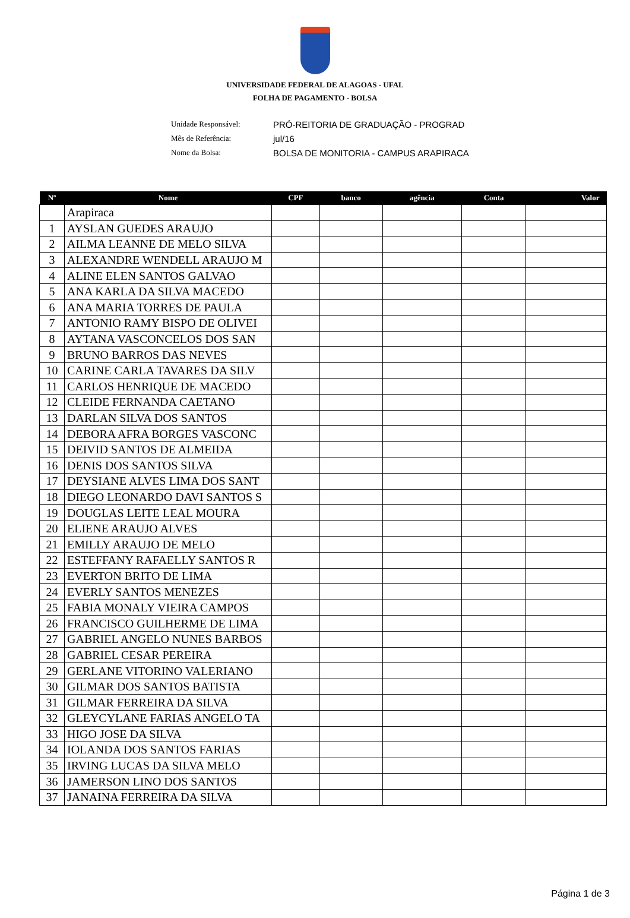UNIVERSIDADE FEDERAL DE ALAGOAS - UFAL
FOLHA DE PAGAMENTO - BOLSA
Unidade Responsável: PRÓ-REITORIA DE GRADUAÇÃO - PROGRAD
Mês de Referência: jul/16
Nome da Bolsa: BOLSA DE MONITORIA - CAMPUS ARAPIRACA
| Nº | Nome | CPF | banco | agência | Conta | Valor |
| --- | --- | --- | --- | --- | --- | --- |
| | Arapiraca | | | | | |
| 1 | AYSLAN GUEDES ARAUJO | | | | | |
| 2 | AILMA LEANNE DE MELO SILVA | | | | | |
| 3 | ALEXANDRE WENDELL ARAUJO M | | | | | |
| 4 | ALINE ELEN SANTOS GALVAO | | | | | |
| 5 | ANA KARLA DA SILVA MACEDO | | | | | |
| 6 | ANA MARIA TORRES DE PAULA | | | | | |
| 7 | ANTONIO RAMY BISPO DE OLIVEI | | | | | |
| 8 | AYTANA VASCONCELOS DOS SAN | | | | | |
| 9 | BRUNO BARROS DAS NEVES | | | | | |
| 10 | CARINE CARLA TAVARES DA SILV | | | | | |
| 11 | CARLOS HENRIQUE DE MACEDO | | | | | |
| 12 | CLEIDE FERNANDA CAETANO | | | | | |
| 13 | DARLAN SILVA DOS SANTOS | | | | | |
| 14 | DEBORA AFRA BORGES VASCONC | | | | | |
| 15 | DEIVID SANTOS DE ALMEIDA | | | | | |
| 16 | DENIS DOS SANTOS SILVA | | | | | |
| 17 | DEYSIANE ALVES LIMA DOS SANT | | | | | |
| 18 | DIEGO LEONARDO DAVI SANTOS S | | | | | |
| 19 | DOUGLAS LEITE LEAL MOURA | | | | | |
| 20 | ELIENE ARAUJO ALVES | | | | | |
| 21 | EMILLY ARAUJO DE MELO | | | | | |
| 22 | ESTEFFANY RAFAELLY SANTOS R | | | | | |
| 23 | EVERTON BRITO DE LIMA | | | | | |
| 24 | EVERLY SANTOS MENEZES | | | | | |
| 25 | FABIA MONALY VIEIRA CAMPOS | | | | | |
| 26 | FRANCISCO GUILHERME DE LIMA | | | | | |
| 27 | GABRIEL ANGELO NUNES BARBOS | | | | | |
| 28 | GABRIEL CESAR PEREIRA | | | | | |
| 29 | GERLANE VITORINO VALERIANO | | | | | |
| 30 | GILMAR DOS SANTOS BATISTA | | | | | |
| 31 | GILMAR FERREIRA DA SILVA | | | | | |
| 32 | GLEYCYLANE FARIAS ANGELO TA | | | | | |
| 33 | HIGO JOSE DA SILVA | | | | | |
| 34 | IOLANDA DOS SANTOS FARIAS | | | | | |
| 35 | IRVING LUCAS DA SILVA MELO | | | | | |
| 36 | JAMERSON LINO DOS SANTOS | | | | | |
| 37 | JANAINA FERREIRA DA SILVA | | | | | |
Página 1 de 3